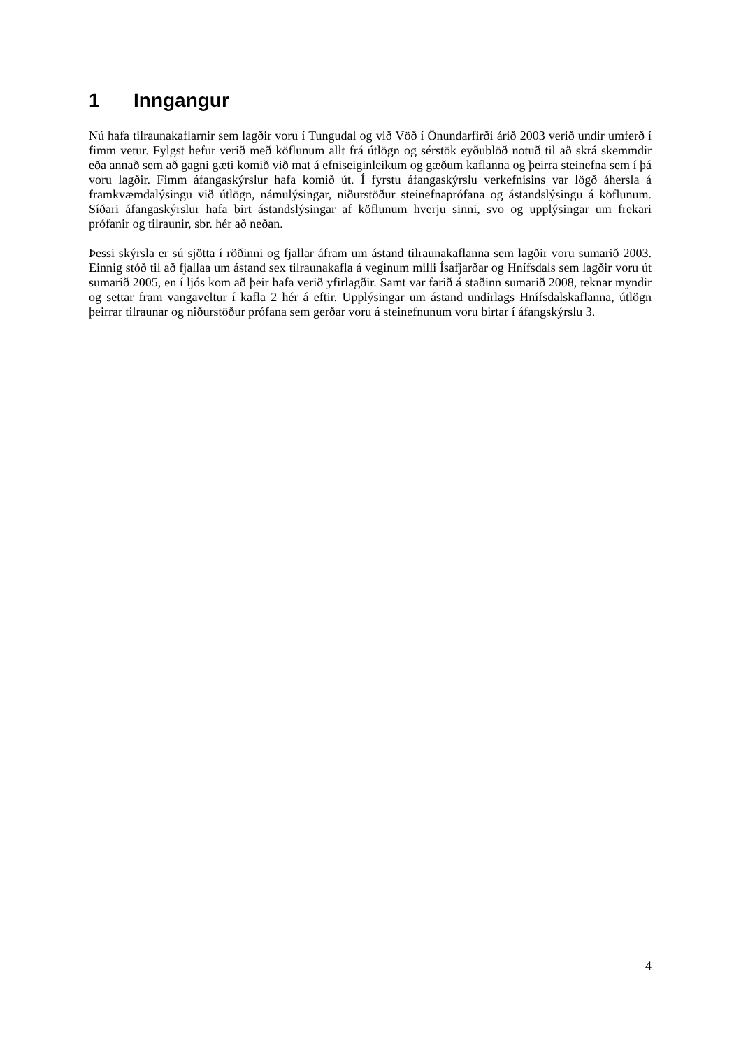1 Inngangur
Nú hafa tilraunakaflarnir sem lagðir voru í Tungudal og við Vöð í Önundarfirði árið 2003 verið undir umferð í fimm vetur. Fylgst hefur verið með köflunum allt frá útlögn og sérstök eyðublöð notuð til að skrá skemmdir eða annað sem að gagni gæti komið við mat á efniseiginleikum og gæðum kaflanna og þeirra steinefna sem í þá voru lagðir. Fimm áfangaskýrslur hafa komið út. Í fyrstu áfangaskýrslu verkefnisins var lögð áhersla á framkvæmdalýsingu við útlögn, námulýsingar, niðurstöður steinefnaprófana og ástandslýsingu á köflunum. Síðari áfangaskýrslur hafa birt ástandslýsingar af köflunum hverju sinni, svo og upplýsingar um frekari prófanir og tilraunir, sbr. hér að neðan.
Þessi skýrsla er sú sjötta í röðinni og fjallar áfram um ástand tilraunakaflanna sem lagðir voru sumarið 2003. Einnig stóð til að fjallaa um ástand sex tilraunakafla á veginum milli Ísafjarðar og Hnífsdals sem lagðir voru út sumarið 2005, en í ljós kom að þeir hafa verið yfirlagðir. Samt var farið á staðinn sumarið 2008, teknar myndir og settar fram vangaveltur í kafla 2 hér á eftir. Upplýsingar um ástand undirlags Hnífsdalskaflanna, útlögn þeirrar tilraunar og niðurstöður prófana sem gerðar voru á steinefnunum voru birtar í áfangskýrslu 3.
4